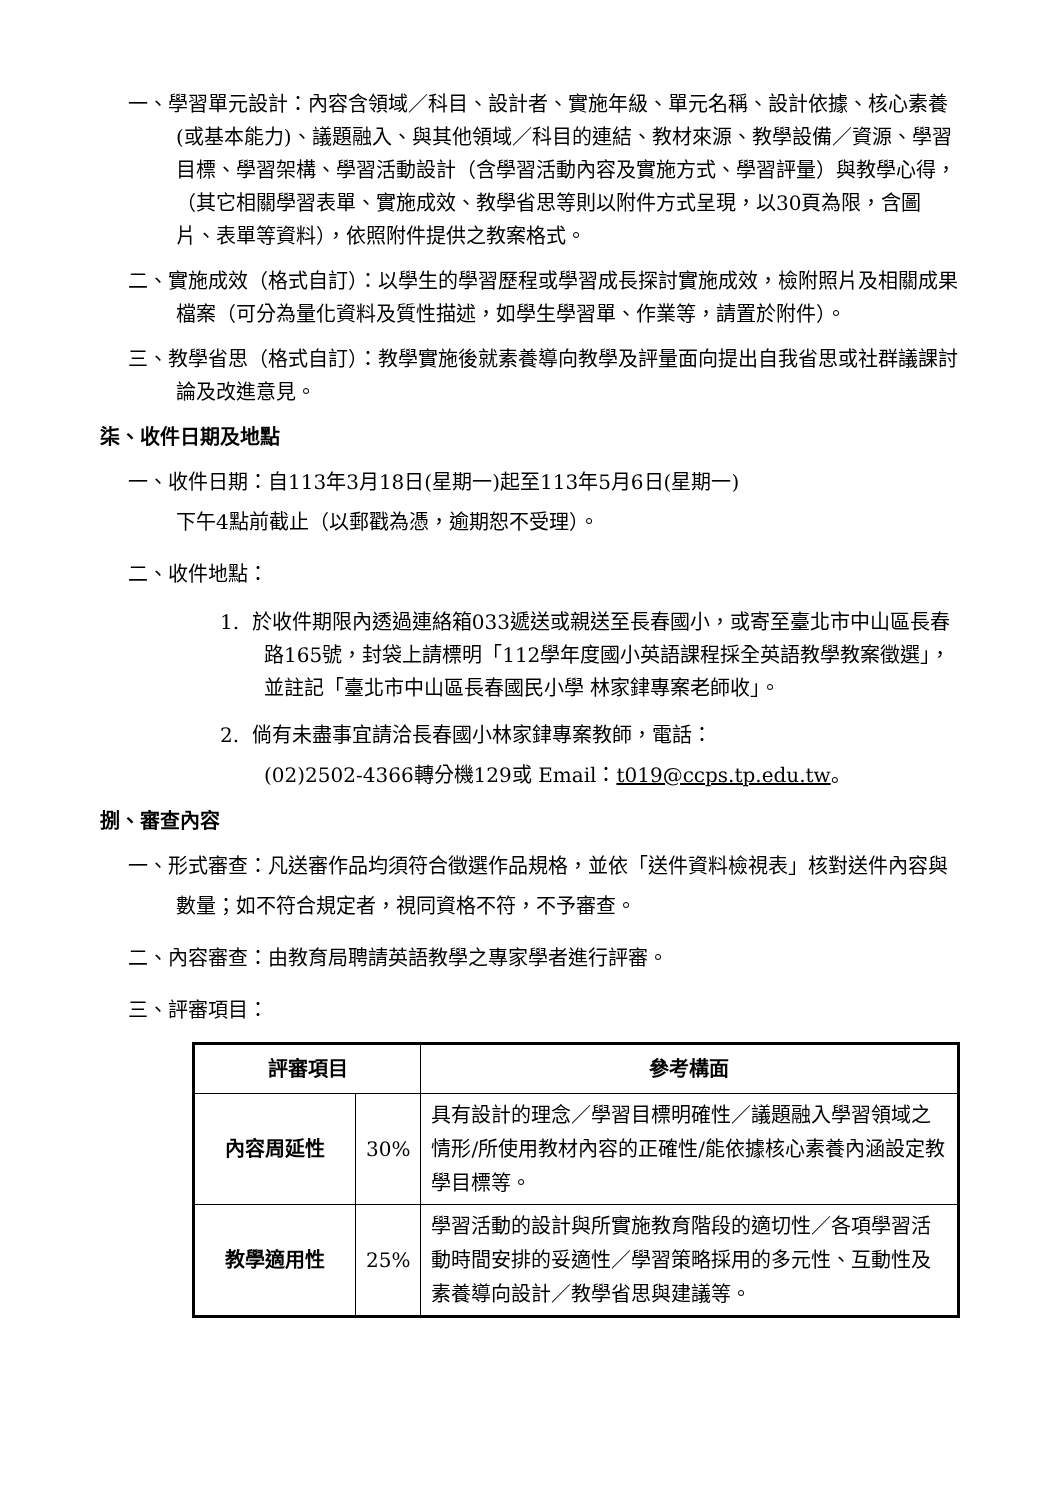一、學習單元設計：內容含領域／科目、設計者、實施年級、單元名稱、設計依據、核心素養(或基本能力)、議題融入、與其他領域／科目的連結、教材來源、教學設備／資源、學習目標、學習架構、學習活動設計（含學習活動內容及實施方式、學習評量）與教學心得，（其它相關學習表單、實施成效、教學省思等則以附件方式呈現，以30頁為限，含圖片、表單等資料），依照附件提供之教案格式。
二、實施成效（格式自訂）：以學生的學習歷程或學習成長探討實施成效，檢附照片及相關成果檔案（可分為量化資料及質性描述，如學生學習單、作業等，請置於附件）。
三、教學省思（格式自訂）：教學實施後就素養導向教學及評量面向提出自我省思或社群議課討論及改進意見。
柒、收件日期及地點
一、收件日期：自113年3月18日(星期一)起至113年5月6日(星期一)
下午4點前截止（以郵戳為憑，逾期恕不受理）。
二、收件地點：
1. 於收件期限內透過連絡箱033遞送或親送至長春國小，或寄至臺北市中山區長春路165號，封袋上請標明「112學年度國小英語課程採全英語教學教案徵選」，並註記「臺北市中山區長春國民小學 林家銉專案老師收」。
2. 倘有未盡事宜請洽長春國小林家銉專案教師，電話：
(02)2502-4366轉分機129或 Email：t019@ccps.tp.edu.tw。
捌、審查內容
一、形式審查：凡送審作品均須符合徵選作品規格，並依「送件資料檢視表」核對送件內容與數量；如不符合規定者，視同資格不符，不予審查。
二、內容審查：由教育局聘請英語教學之專家學者進行評審。
三、評審項目：
| 評審項目 | | 參考構面 |
| --- | --- | --- |
| 內容周延性 | 30% | 具有設計的理念／學習目標明確性／議題融入學習領域之情形/所使用教材內容的正確性/能依據核心素養內涵設定教學目標等。 |
| 教學適用性 | 25% | 學習活動的設計與所實施教育階段的適切性／各項學習活動時間安排的妥適性／學習策略採用的多元性、互動性及素養導向設計／教學省思與建議等。 |